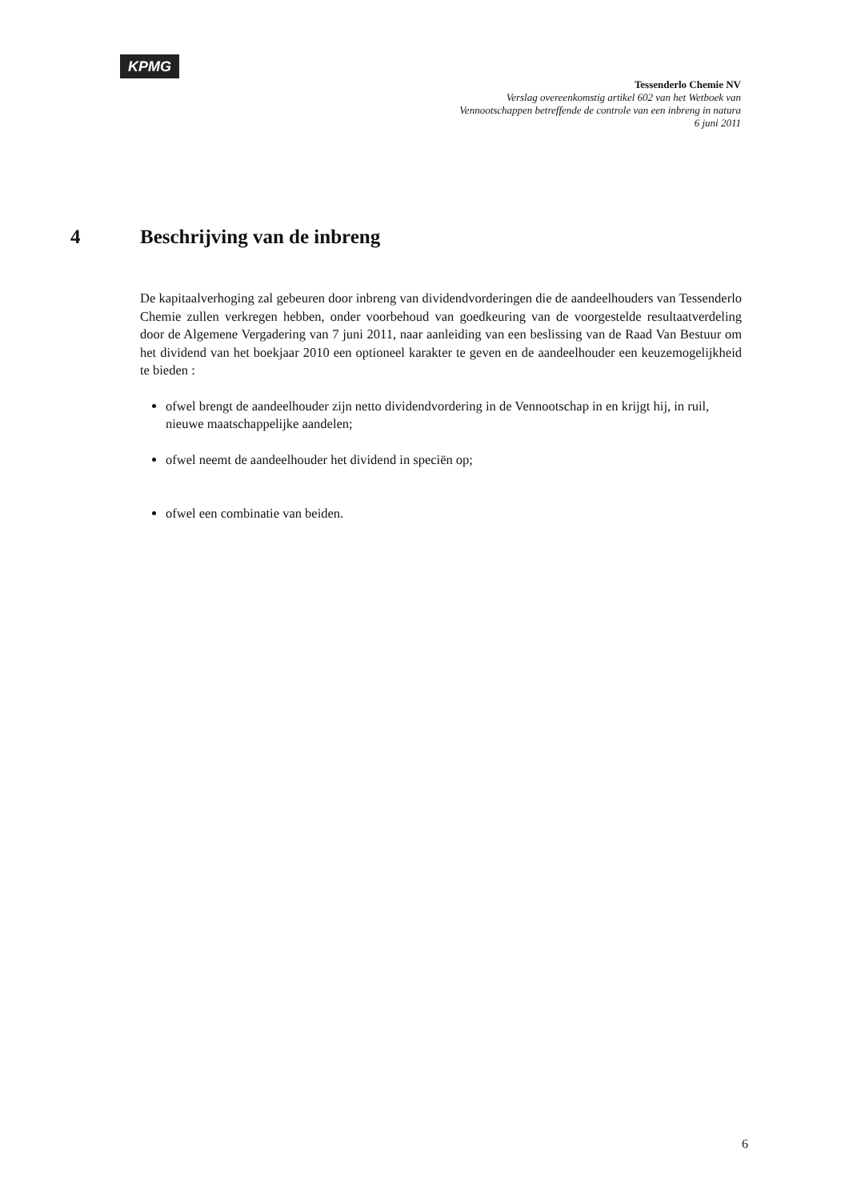KPMG
Tessenderlo Chemie NV
Verslag overeenkomstig artikel 602 van het Wetboek van
Vennootschappen betreffende de controle van een inbreng in natura
6 juni 2011
4 Beschrijving van de inbreng
De kapitaalverhoging zal gebeuren door inbreng van dividendvorderingen die de aandeelhouders van Tessenderlo Chemie zullen verkregen hebben, onder voorbehoud van goedkeuring van de voorgestelde resultaatverdeling door de Algemene Vergadering van 7 juni 2011, naar aanleiding van een beslissing van de Raad Van Bestuur om het dividend van het boekjaar 2010 een optioneel karakter te geven en de aandeelhouder een keuzemogelijkheid te bieden :
ofwel brengt de aandeelhouder zijn netto dividendvordering in de Vennootschap in en krijgt hij, in ruil, nieuwe maatschappelijke aandelen;
ofwel neemt de aandeelhouder het dividend in speciën op;
ofwel een combinatie van beiden.
6